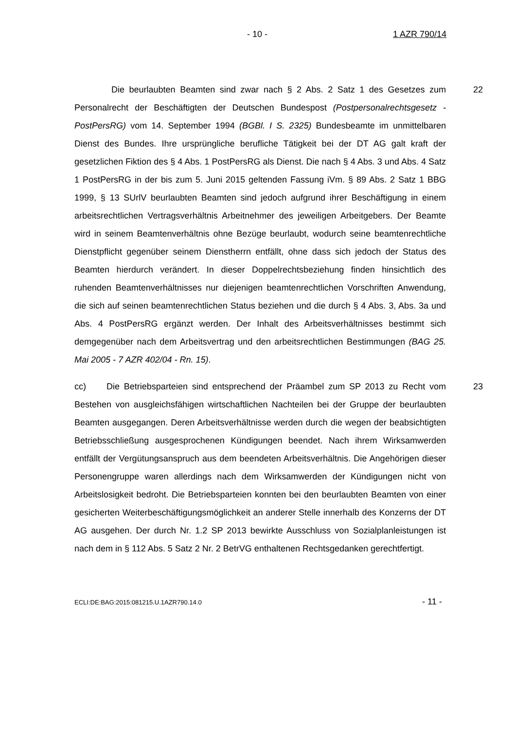- 10 - 1 AZR 790/14
Die beurlaubten Beamten sind zwar nach § 2 Abs. 2 Satz 1 des Gesetzes zum Personalrecht der Beschäftigten der Deutschen Bundespost (Postpersonalrechtsgesetz - PostPersRG) vom 14. September 1994 (BGBl. I S. 2325) Bundesbeamte im unmittelbaren Dienst des Bundes. Ihre ursprüngliche berufliche Tätigkeit bei der DT AG galt kraft der gesetzlichen Fiktion des § 4 Abs. 1 PostPersRG als Dienst. Die nach § 4 Abs. 3 und Abs. 4 Satz 1 PostPersRG in der bis zum 5. Juni 2015 geltenden Fassung iVm. § 89 Abs. 2 Satz 1 BBG 1999, § 13 SUrlV beurlaubten Beamten sind jedoch aufgrund ihrer Beschäftigung in einem arbeitsrechtlichen Vertragsverhältnis Arbeitnehmer des jeweiligen Arbeitgebers. Der Beamte wird in seinem Beamtenverhältnis ohne Bezüge beurlaubt, wodurch seine beamtenrechtliche Dienstpflicht gegenüber seinem Dienstherrn entfällt, ohne dass sich jedoch der Status des Beamten hierdurch verändert. In dieser Doppelrechtsbeziehung finden hinsichtlich des ruhenden Beamtenverhältnisses nur diejenigen beamtenrechtlichen Vorschriften Anwendung, die sich auf seinen beamtenrechtlichen Status beziehen und die durch § 4 Abs. 3, Abs. 3a und Abs. 4 PostPersRG ergänzt werden. Der Inhalt des Arbeitsverhältnisses bestimmt sich demgegenüber nach dem Arbeitsvertrag und den arbeitsrechtlichen Bestimmungen (BAG 25. Mai 2005 - 7 AZR 402/04 - Rn. 15).
22
cc) Die Betriebsparteien sind entsprechend der Präambel zum SP 2013 zu Recht vom Bestehen von ausgleichsfähigen wirtschaftlichen Nachteilen bei der Gruppe der beurlaubten Beamten ausgegangen. Deren Arbeitsverhältnisse werden durch die wegen der beabsichtigten Betriebsschließung ausgesprochenen Kündigungen beendet. Nach ihrem Wirksamwerden entfällt der Vergütungsanspruch aus dem beendeten Arbeitsverhältnis. Die Angehörigen dieser Personengruppe waren allerdings nach dem Wirksamwerden der Kündigungen nicht von Arbeitslosigkeit bedroht. Die Betriebsparteien konnten bei den beurlaubten Beamten von einer gesicherten Weiterbeschäftigungsmöglichkeit an anderer Stelle innerhalb des Konzerns der DT AG ausgehen. Der durch Nr. 1.2 SP 2013 bewirkte Ausschluss von Sozialplanleistungen ist nach dem in § 112 Abs. 5 Satz 2 Nr. 2 BetrVG enthaltenen Rechtsgedanken gerechtfertigt.
23
ECLI:DE:BAG:2015:081215.U.1AZR790.14.0 - 11 -